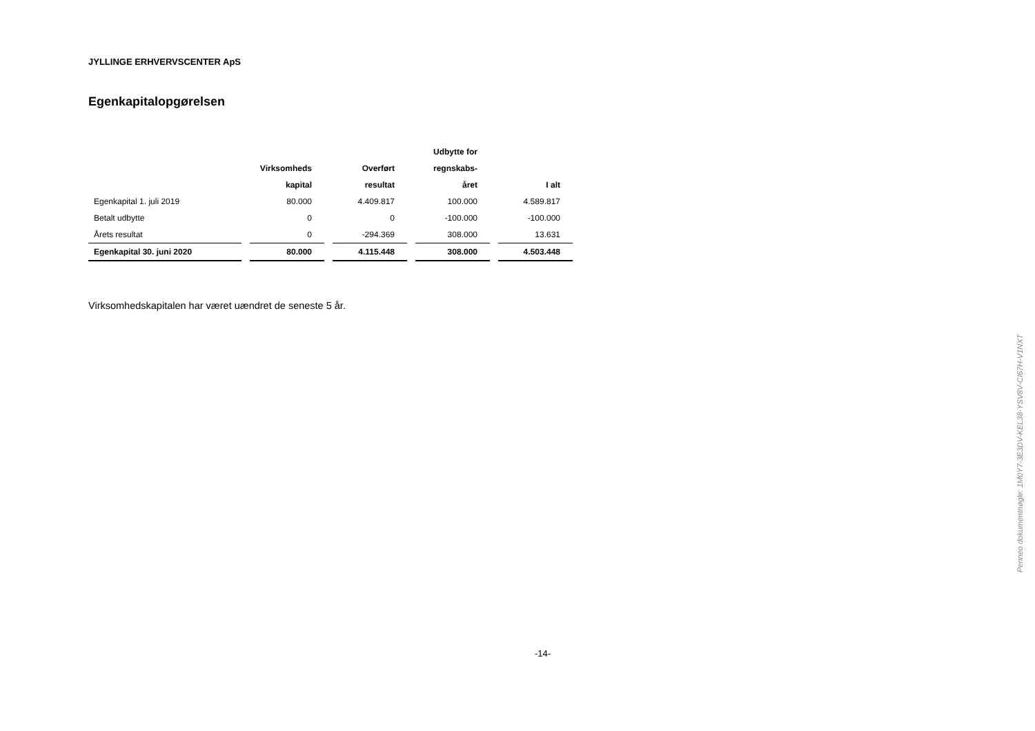JYLLINGE ERHVERVSCENTER ApS
Egenkapitalopgørelsen
| | | | Udbytte for | |
| --- | --- | --- | --- | --- |
| | Virksomheds | Overført | regnskabs- | |
| | kapital | resultat | året | I alt |
| Egenkapital 1. juli 2019 | 80.000 | 4.409.817 | 100.000 | 4.589.817 |
| Betalt udbytte | 0 | 0 | -100.000 | -100.000 |
| Årets resultat | 0 | -294.369 | 308.000 | 13.631 |
| Egenkapital 30. juni 2020 | 80.000 | 4.115.448 | 308.000 | 4.503.448 |
Virksomhedskapitalen har været uændret de seneste 5 år.
-14-
Penneo dokumentnøgle: 1M0Y7-3E3DV-KEL38-YSV8V-CI67H-V1NXT